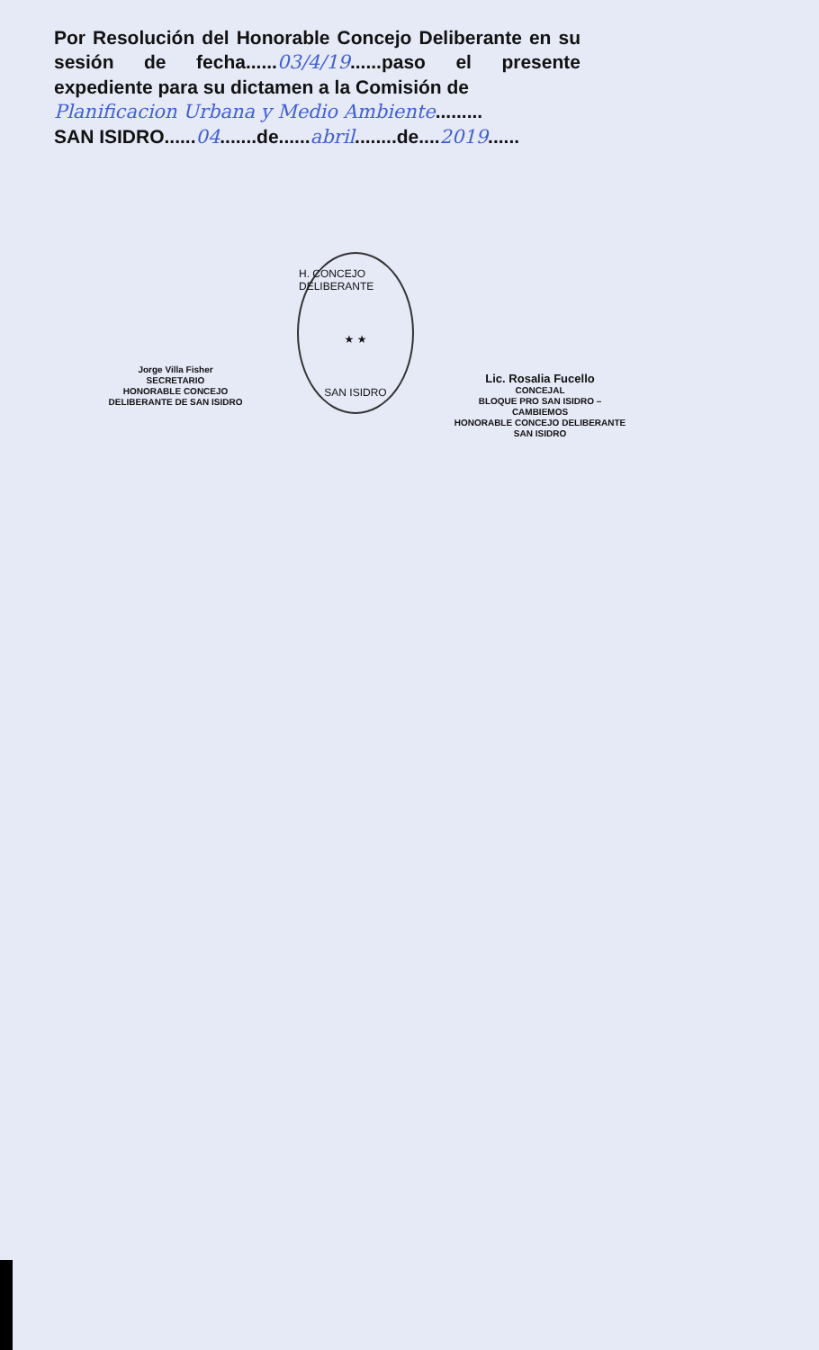Por Resolución del Honorable Concejo Deliberante en su sesión de fecha......03/4/19......paso el presente expediente para su dictamen a la Comisión de
Planificacion Urbana y Medio Ambiente.........
SAN ISIDRO......04.......de......abril........de....2019......
Jorge Villa Fisher
SECRETARIO
HONORABLE CONCEJO DELIBERANTE DE SAN ISIDRO
H. CONCEJO DELIBERANTE
★ ★
SAN ISIDRO
Lic. Rosalia Fucello
CONCEJAL
BLOQUE PRO SAN ISIDRO – CAMBIEMOS
HONORABLE CONCEJO DELIBERANTE SAN ISIDRO